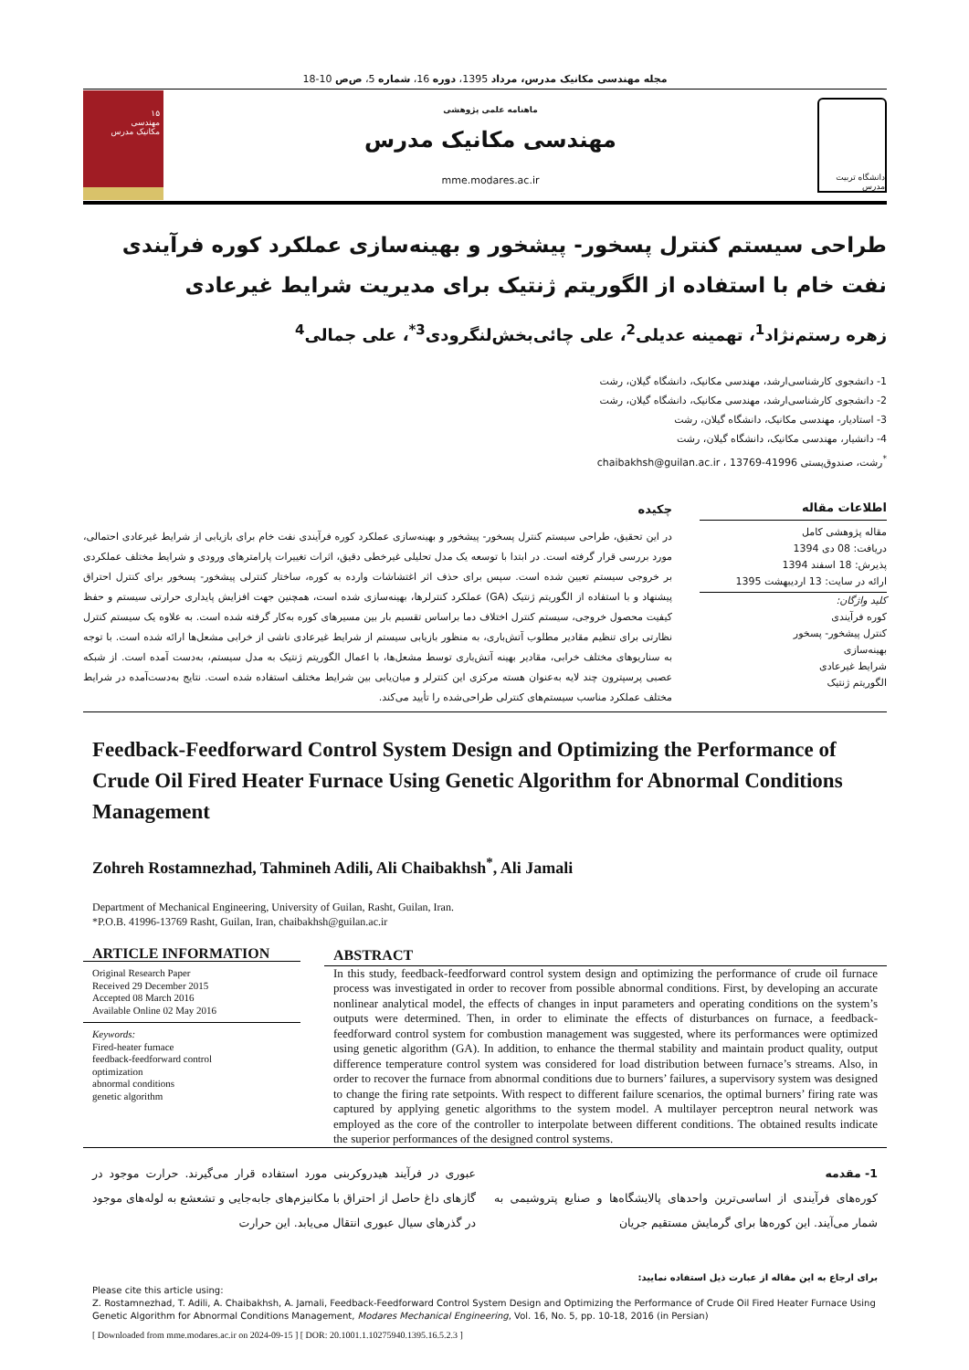مجله مهندسی مکانیک مدرس، مرداد 1395، دوره 16، شماره 5، ص‌ص 10-18
۱۵
مهندسی
مکانیک مدرس
ماهنامه علمی پژوهشی
مهندسی مکانیک مدرس
mme.modares.ac.ir
دانشگاه تربیت مدرس
طراحی سیستم کنترل پسخور- پیشخور و بهینه‌سازی عملکرد کوره فرآیندی نفت خام با استفاده از الگوریتم ژنتیک برای مدیریت شرایط غیرعادی
زهره رستم‌نژاد<sup>1</sup>، تهمینه عدیلی<sup>2</sup>، علی چائی‌بخش‌لنگرودی<sup>3*</sup>، علی جمالی<sup>4</sup>
1- دانشجوی کارشناسی‌ارشد، مهندسی مکانیک، دانشگاه گیلان، رشت
2- دانشجوی کارشناسی‌ارشد، مهندسی مکانیک، دانشگاه گیلان، رشت
3- استادیار، مهندسی مکانیک، دانشگاه گیلان، رشت
4- دانشیار، مهندسی مکانیک، دانشگاه گیلان، رشت
<sup>*</sup> رشت، صندوق‌پستی 41996-13769 ، chaibakhsh@guilan.ac.ir
اطلاعات مقاله
مقاله پژوهشی کامل
دریافت: 08 دی 1394
پذیرش: 18 اسفند 1394
ارائه در سایت: 13 اردیبهشت 1395
کلید واژگان:
کوره فرآیندی
کنترل پیشخور- پسخور
بهینه‌سازی
شرایط غیرعادی
الگوریتم ژنتیک
چکیده
در این تحقیق، طراحی سیستم کنترل پسخور- پیشخور و بهینه‌سازی عملکرد کوره فرآیندی نفت خام برای بازیابی از شرایط غیرعادی احتمالی، مورد بررسی قرار گرفته است. در ابتدا با توسعه یک مدل تحلیلی غیرخطی دقیق، اثرات تغییرات پارامترهای ورودی و شرایط مختلف عملکردی بر خروجی سیستم تعیین شده است. سپس برای حذف اثر اغتشاشات وارده به کوره، ساختار کنترلی پیشخور- پسخور برای کنترل احتراق پیشنهاد و با استفاده از الگوریتم ژنتیک (GA) عملکرد کنترلرها، بهینه‌سازی شده است، همچنین جهت افزایش پایداری حرارتی سیستم و حفظ کیفیت محصول خروجی، سیستم کنترل اختلاف دما براساس تقسیم بار بین مسیرهای کوره به‌کار گرفته شده است. به علاوه یک سیستم کنترل نظارتی برای تنظیم مقادیر مطلوب آتش‌باری، به منظور بازیابی سیستم از شرایط غیرعادی ناشی از خرابی مشعل‌ها ارائه شده است. با توجه به سناریوهای مختلف خرابی، مقادیر بهینه آتش‌باری توسط مشعل‌ها، با اعمال الگوریتم ژنتیک به مدل سیستم، به‌دست آمده است. از شبکه عصبی پرسپترون چند لایه به‌عنوان هسته مرکزی این کنترلر و میان‌یابی بین شرایط مختلف استفاده شده است. نتایج به‌دست‌آمده در شرایط مختلف عملکرد مناسب سیستم‌های کنترلی طراحی‌شده را تأیید می‌کند.
Feedback-Feedforward Control System Design and Optimizing the Performance of Crude Oil Fired Heater Furnace Using Genetic Algorithm for Abnormal Conditions Management
Zohreh Rostamnezhad, Tahmineh Adili, Ali Chaibakhsh<sup>*</sup>, Ali Jamali
Department of Mechanical Engineering, University of Guilan, Rasht, Guilan, Iran.
*P.O.B. 41996-13769 Rasht, Guilan, Iran, chaibakhsh@guilan.ac.ir
ARTICLE INFORMATION
Original Research Paper
Received 29 December 2015
Accepted 08 March 2016
Available Online 02 May 2016
Keywords:
Fired-heater furnace
feedback-feedforward control
optimization
abnormal conditions
genetic algorithm
ABSTRACT
In this study, feedback-feedforward control system design and optimizing the performance of crude oil furnace process was investigated in order to recover from possible abnormal conditions. First, by developing an accurate nonlinear analytical model, the effects of changes in input parameters and operating conditions on the system’s outputs were determined. Then, in order to eliminate the effects of disturbances on furnace, a feedback- feedforward control system for combustion management was suggested, where its performances were optimized using genetic algorithm (GA). In addition, to enhance the thermal stability and maintain product quality, output difference temperature control system was considered for load distribution between furnace’s streams. Also, in order to recover the furnace from abnormal conditions due to burners’ failures, a supervisory system was designed to change the firing rate setpoints. With respect to different failure scenarios, the optimal burners’ firing rate was captured by applying genetic algorithms to the system model. A multilayer perceptron neural network was employed as the core of the controller to interpolate between different conditions. The obtained results indicate the superior performances of the designed control systems.
1- مقدمه
کوره‌های فرآیندی از اساسی‌ترین واحدهای پالایشگاه‌ها و صنایع پتروشیمی به شمار می‌آیند. این کوره‌ها برای گرمایش مستقیم جریان
عبوری در فرآیند هیدروکربنی مورد استفاده قرار می‌گیرند. حرارت موجود در گازهای داغ حاصل از احتراق با مکانیزم‌های جابه‌جایی و تشعشع به لوله‌های موجود در گذرهای سیال عبوری انتقال می‌یابد. این حرارت
برای ارجاع به این مقاله از عبارت ذیل استفاده نمایید:
Please cite this article using:
Z. Rostamnezhad, T. Adili, A. Chaibakhsh, A. Jamali, Feedback-Feedforward Control System Design and Optimizing the Performance of Crude Oil Fired Heater Furnace Using Genetic Algorithm for Abnormal Conditions Management, Modares Mechanical Engineering, Vol. 16, No. 5, pp. 10-18, 2016 (in Persian)
[ Downloaded from mme.modares.ac.ir on 2024-09-15 ] [ DOR: 20.1001.1.10275940.1395.16.5.2.3 ]